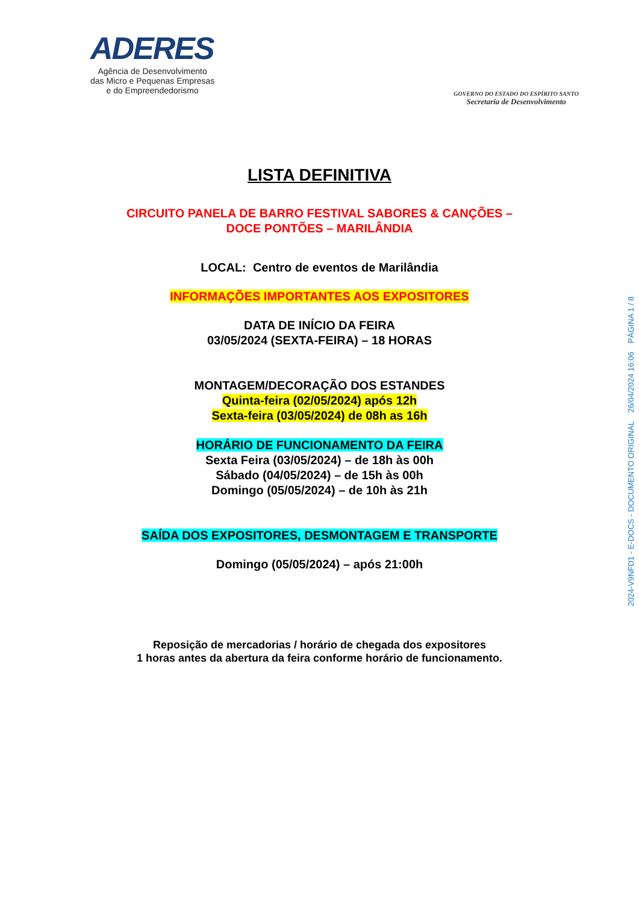ADERES
Agência de Desenvolvimento
das Micro e Pequenas Empresas
e do Empreendedorismo
GOVERNO DO ESTADO DO ESPÍRITO SANTO
Secretaria de Desenvolvimento
LISTA DEFINITIVA
CIRCUITO PANELA DE BARRO FESTIVAL SABORES & CANÇÕES –
DOCE PONTÕES – MARILÂNDIA
LOCAL: Centro de eventos de Marilândia
INFORMAÇÕES IMPORTANTES AOS EXPOSITORES
DATA DE INÍCIO DA FEIRA
03/05/2024 (SEXTA-FEIRA) – 18 HORAS
MONTAGEM/DECORAÇÃO DOS ESTANDES
Quinta-feira (02/05/2024) após 12h
Sexta-feira (03/05/2024) de 08h as 16h
HORÁRIO DE FUNCIONAMENTO DA FEIRA
Sexta Feira (03/05/2024) – de 18h às 00h
Sábado (04/05/2024) – de 15h às 00h
Domingo (05/05/2024) – de 10h às 21h
SAÍDA DOS EXPOSITORES, DESMONTAGEM E TRANSPORTE
Domingo (05/05/2024) – após 21:00h
Reposição de mercadorias / horário de chegada dos expositores
1 horas antes da abertura da feira conforme horário de funcionamento.
2024-V9NFD1 - E-DOCS - DOCUMENTO ORIGINAL 26/04/2024 16:06 PÁGINA 1 / 8